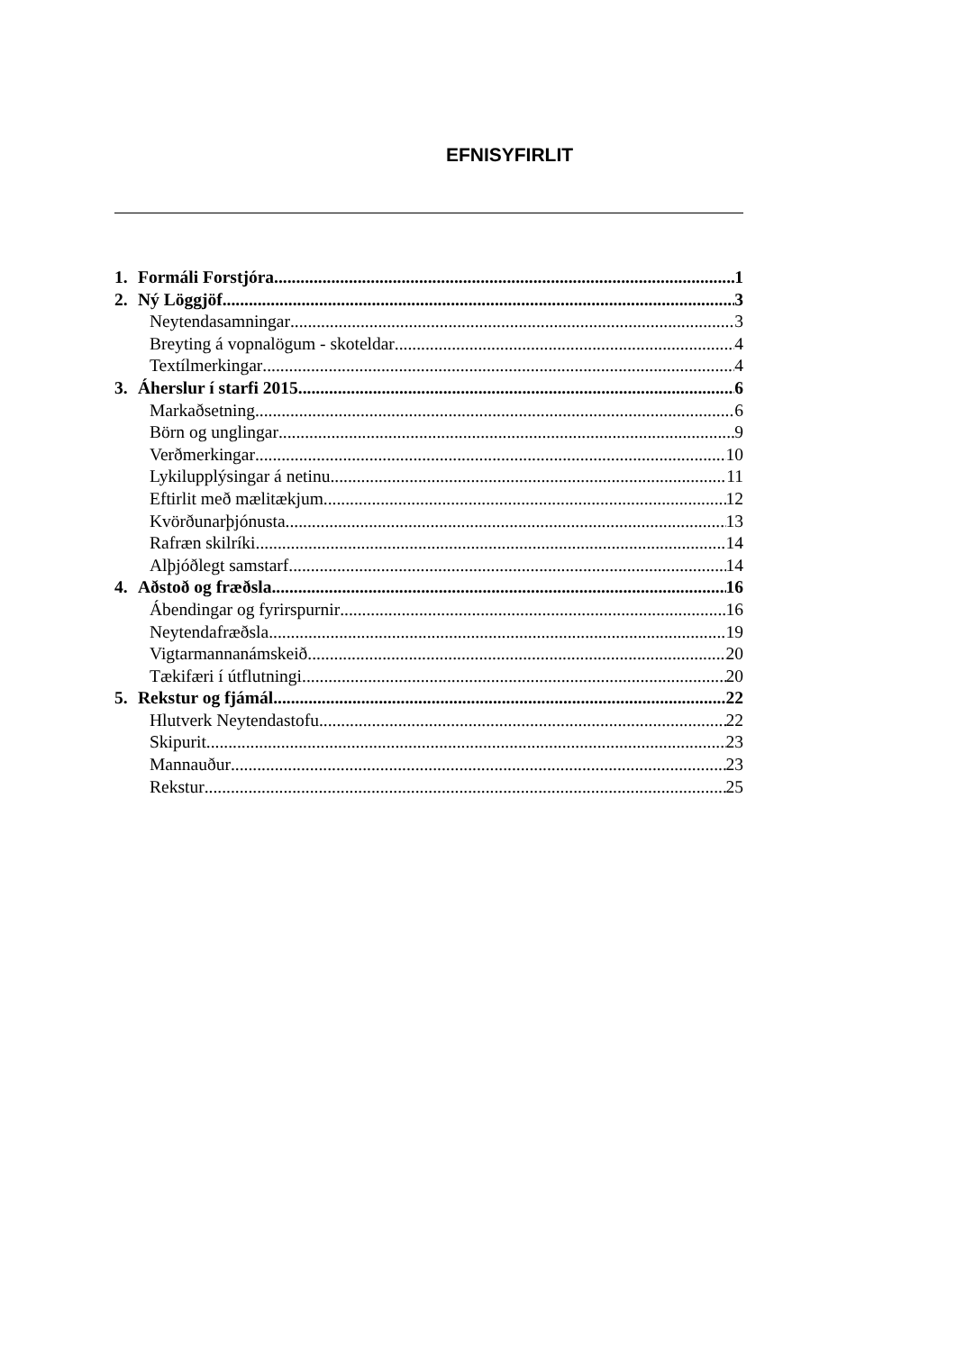EFNISYFIRLIT
1. Formáli Forstjóra 1
2. Ný Löggjöf 3
Neytendasamningar 3
Breyting á vopnalögum - skoteldar 4
Textílmerkingar 4
3. Áherslur í starfi 2015 6
Markaðsetning 6
Börn og unglingar 9
Verðmerkingar 10
Lykilupplýsingar á netinu 11
Eftirlit með mælitækjum 12
Kvörðunarþjónusta 13
Rafræn skilríki 14
Alþjóðlegt samstarf 14
4. Aðstoð og fræðsla 16
Ábendingar og fyrirspurnir 16
Neytendafræðsla 19
Vigtarmannanámskeið 20
Tækifæri í útflutningi 20
5. Rekstur og fjámál 22
Hlutverk Neytendastofu 22
Skipurit 23
Mannauður 23
Rekstur 25